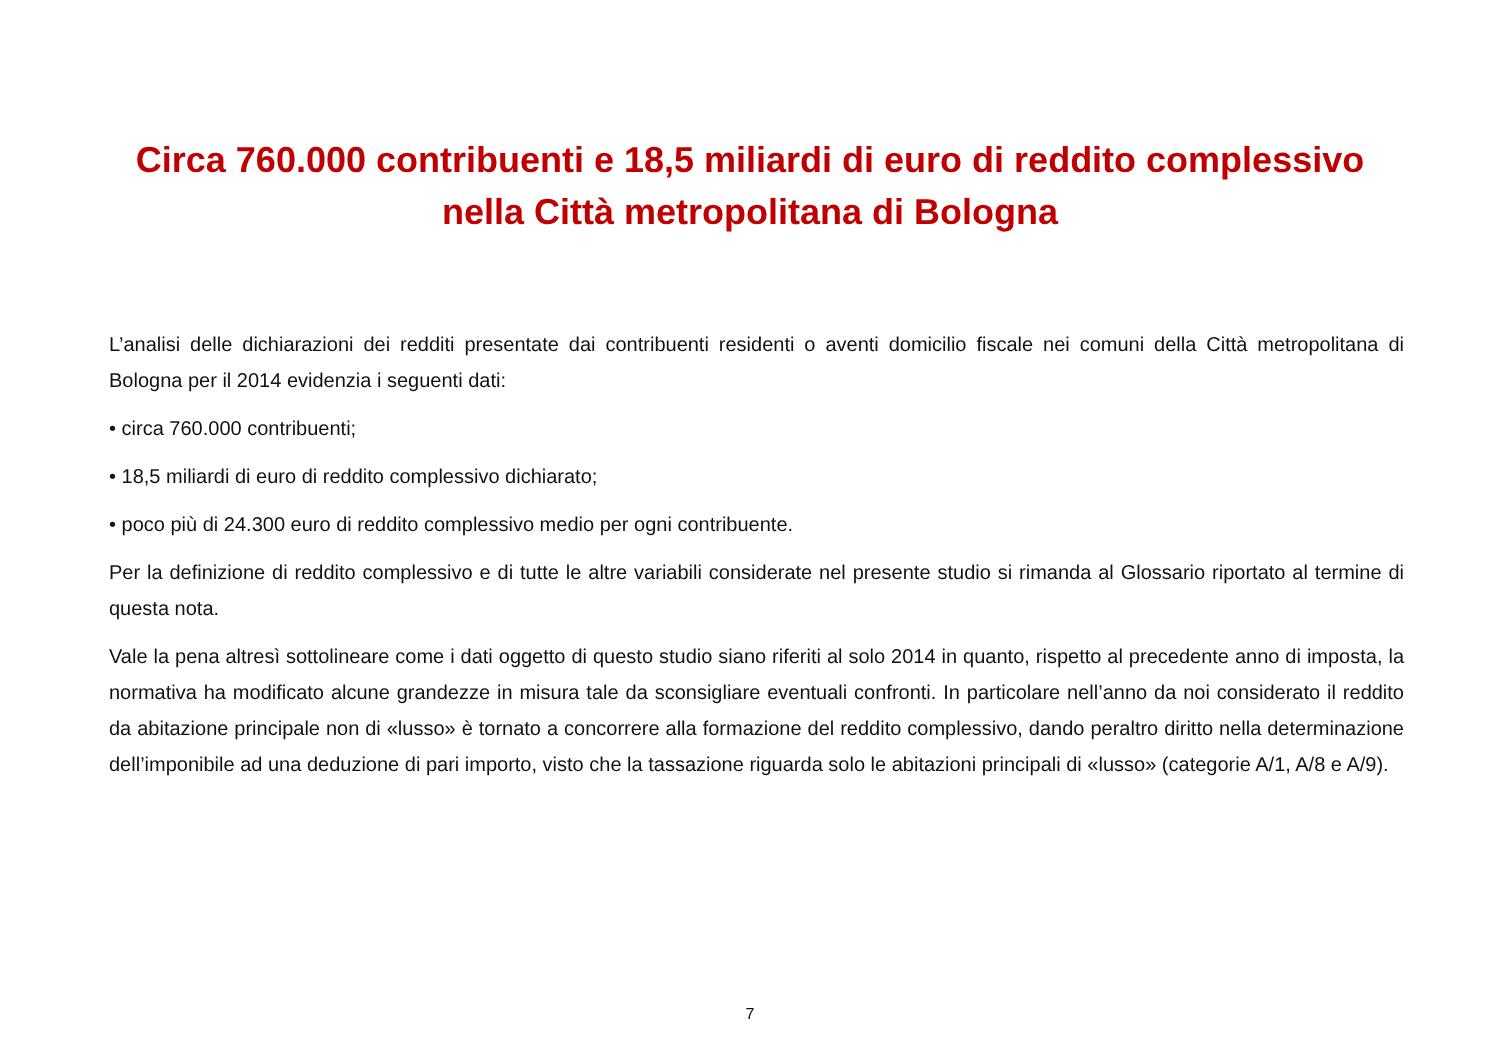Circa 760.000 contribuenti e 18,5 miliardi di euro di reddito complessivo
nella Città metropolitana di Bologna
L’analisi delle dichiarazioni dei redditi presentate dai contribuenti residenti o aventi domicilio fiscale nei comuni della Città metropolitana di Bologna per il 2014 evidenzia i seguenti dati:
• circa 760.000 contribuenti;
• 18,5 miliardi di euro di reddito complessivo dichiarato;
• poco più di 24.300 euro di reddito complessivo medio per ogni contribuente.
Per la definizione di reddito complessivo e di tutte le altre variabili considerate nel presente studio si rimanda al Glossario riportato al termine di questa nota.
Vale la pena altresì sottolineare come i dati oggetto di questo studio siano riferiti al solo 2014 in quanto, rispetto al precedente anno di imposta, la normativa ha modificato alcune grandezze in misura tale da sconsigliare eventuali confronti. In particolare nell’anno da noi considerato il reddito da abitazione principale non di «lusso» è tornato a concorrere alla formazione del reddito complessivo, dando peraltro diritto nella determinazione dell’imponibile ad una deduzione di pari importo, visto che la tassazione riguarda solo le abitazioni principali di «lusso» (categorie A/1, A/8 e A/9).
7